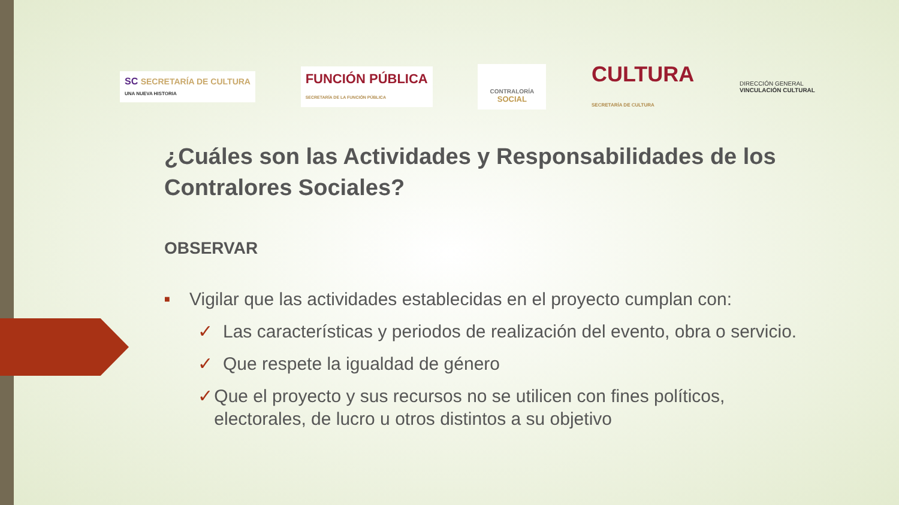SC SECRETARÍA DE CULTURA
UNA NUEVA HISTORIA
FUNCIÓN PÚBLICA
SECRETARÍA DE LA FUNCIÓN PÚBLICA
CONTRALORÍA
SOCIAL
CULTURA
SECRETARÍA DE CULTURA
DIRECCIÓN GENERAL
VINCULACIÓN CULTURAL
¿Cuáles son las Actividades y Responsabilidades de los Contralores Sociales?
OBSERVAR
■
Vigilar que las actividades establecidas en el proyecto cumplan con:
✓ Las características y periodos de realización del evento, obra o servicio.
✓ Que respete la igualdad de género
✓ Que el proyecto y sus recursos no se utilicen con fines políticos, electorales, de lucro u otros distintos a su objetivo